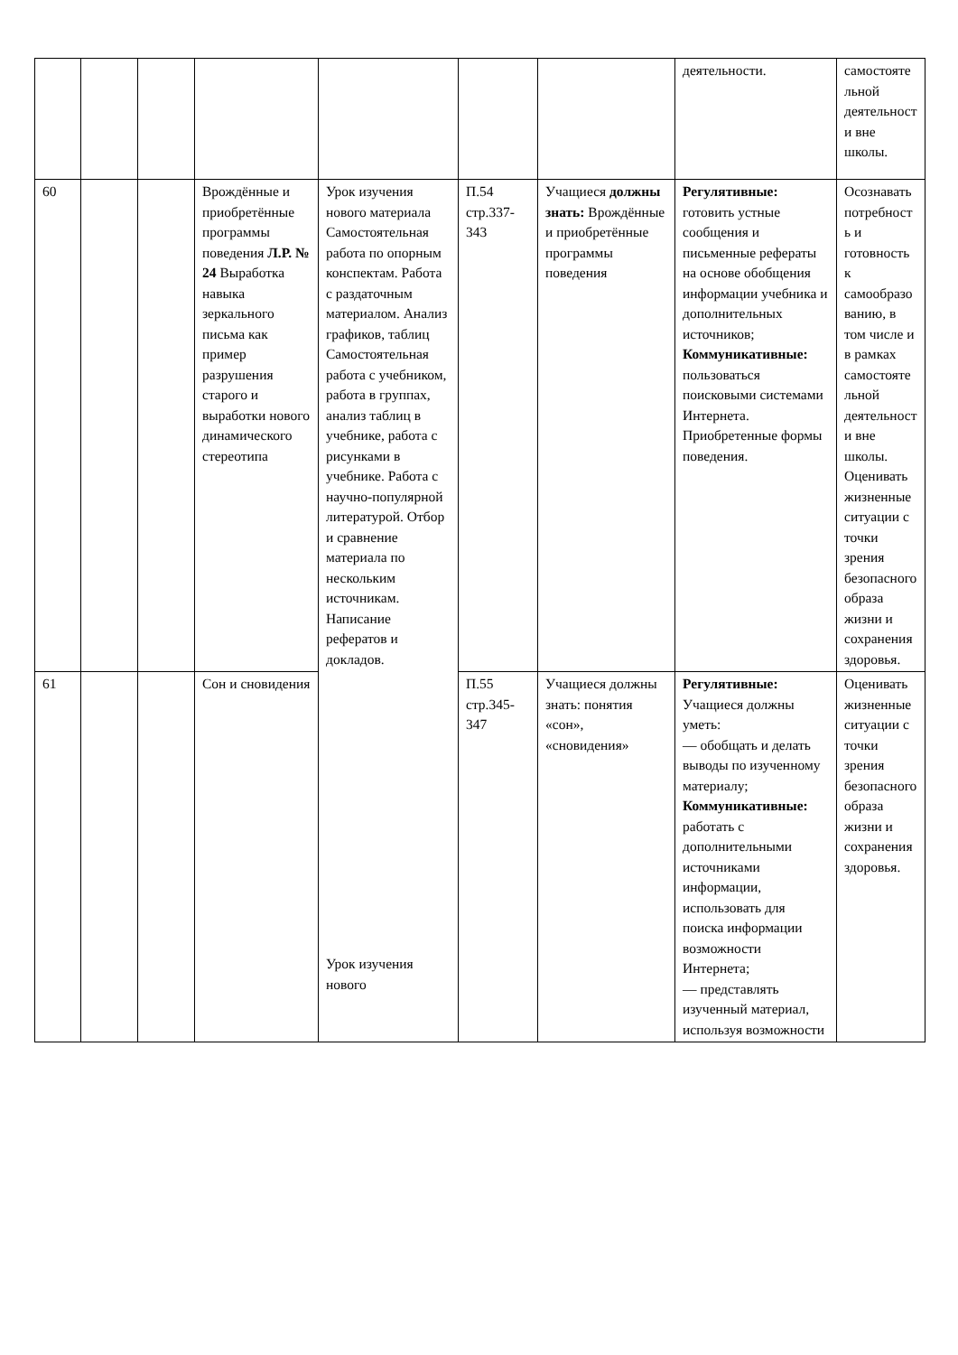| | | | | | | | деятельности. | самостоятельной деятельности вне школы. |
| 60 | | | Врождённые и приобретённые программы поведения Л.Р. № 24 Выработка навыка зеркального письма как пример разрушения старого и выработки нового динамического стереотипа | Урок изучения нового материала Самостоятельная работа по опорным конспектам. Работа с раздаточным материалом. Анализ графиков, таблиц Самостоятельная работа с учебником, работа в группах, анализ таблиц в учебнике, работа с рисунками в учебнике. Работа с научно-популярной литературой. Отбор и сравнение материала по нескольким источникам. Написание рефератов и докладов. Урок изучения нового | П.54 стр.337-343 | Учащиеся должны знать: Врождённые и приобретённые программы поведения | Регулятивные: готовить устные сообщения и письменные рефераты на основе обобщения информации учебника и дополнительных источников; Коммуникативные: пользоваться поисковыми системами Интернета. Приобретенные формы поведения. | Осознавать потребность и готовность к самообразованию, в том числе и в рамках самостоятельной деятельности вне школы. Оценивать жизненные ситуации с точки зрения безопасного образа жизни и сохранения здоровья. |
| 61 | | | Сон и сновидения | | П.55 стр.345-347 | Учащиеся должны знать: понятия «сон», «сновидения» | Регулятивные: Учащиеся должны уметь: — обобщать и делать выводы по изученному материалу; Коммуникативные: работать с дополнительными источниками информации, использовать для поиска информации возможности Интернета; — представлять изученный материал, используя возможности | Оценивать жизненные ситуации с точки зрения безопасного образа жизни и сохранения здоровья. |